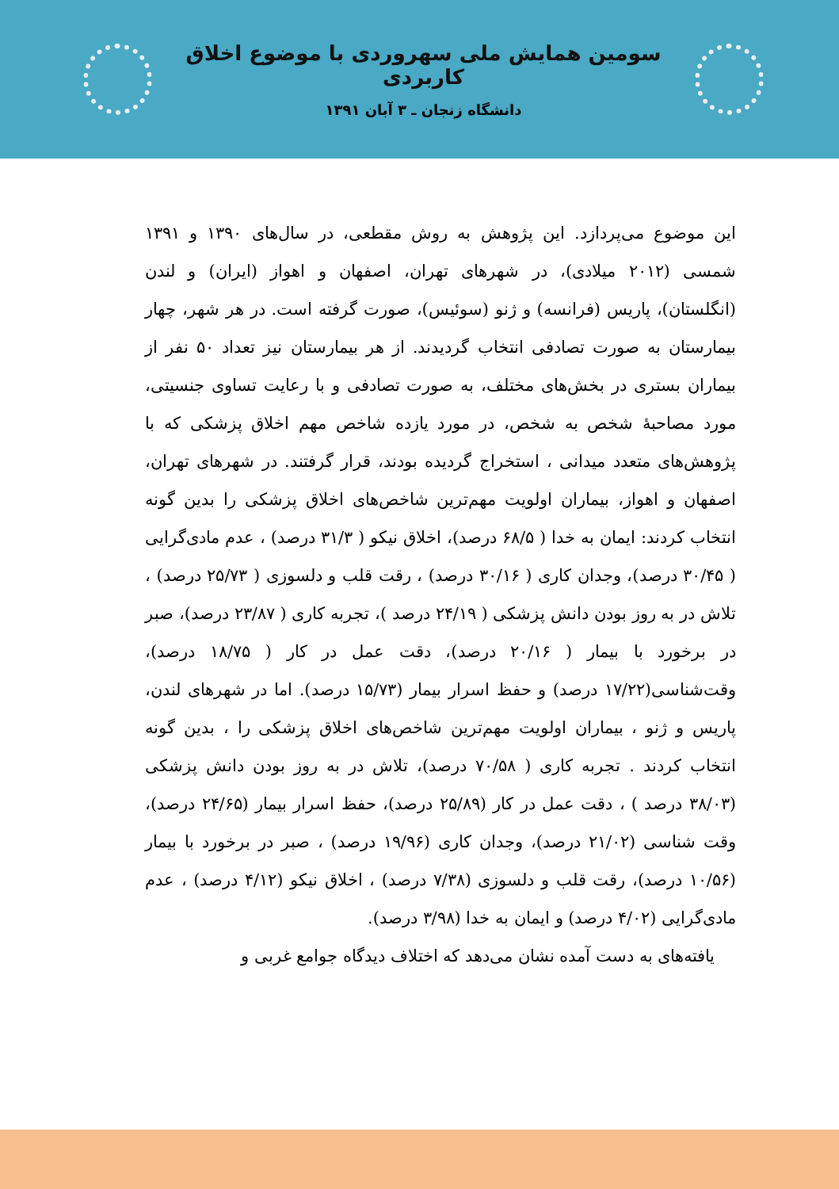سومین همایش ملی سهروردی با موضوع اخلاق کاربردی
دانشگاه زنجان ـ ۳ آبان ۱۳۹۱
این موضوع می‌پردازد. این پژوهش به روش مقطعی، در سال‌های ۱۳۹۰ و ۱۳۹۱ شمسی (۲۰۱۲ میلادی)، در شهرهای تهران، اصفهان و اهواز (ایران) و لندن (انگلستان)، پاریس (فرانسه) و ژنو (سوئیس)، صورت گرفته است. در هر شهر، چهار بیمارستان به صورت تصادفی انتخاب گردیدند. از هر بیمارستان نیز تعداد ۵۰ نفر از بیماران بستری در بخش‌های مختلف، به صورت تصادفی و با رعایت تساوی جنسیتی، مورد مصاحبهٔ شخص به شخص، در مورد یازده شاخص مهم اخلاق پزشکی که با پژوهش‌های متعدد میدانی ، استخراج گردیده بودند، قرار گرفتند. در شهرهای تهران، اصفهان و اهواز، بیماران اولویت مهم‌ترین شاخص‌های اخلاق پزشکی را بدین گونه انتخاب کردند: ایمان به خدا ( ۶۸/۵ درصد)، اخلاق نیکو ( ۳۱/۳ درصد) ، عدم مادی‌گرایی ( ۳۰/۴۵ درصد)، وجدان کاری ( ۳۰/۱۶ درصد) ، رقت قلب و دلسوزی ( ۲۵/۷۳ درصد) ، تلاش در به روز بودن دانش پزشکی ( ۲۴/۱۹ درصد )، تجربه کاری ( ۲۳/۸۷ درصد)، صبر در برخورد با بیمار ( ۲۰/۱۶ درصد)، دقت عمل در کار ( ۱۸/۷۵ درصد)، وقت‌شناسی(۱۷/۲۲ درصد) و حفظ اسرار بیمار (۱۵/۷۳ درصد). اما در شهرهای لندن، پاریس و ژنو ، بیماران اولویت مهم‌ترین شاخص‌های اخلاق پزشکی را ، بدین گونه انتخاب کردند . تجربه کاری ( ۷۰/۵۸ درصد)، تلاش در به روز بودن دانش پزشکی (۳۸/۰۳ درصد ) ، دقت عمل در کار (۲۵/۸۹ درصد)، حفظ اسرار بیمار (۲۴/۶۵ درصد)، وقت شناسی (۲۱/۰۲ درصد)، وجدان کاری (۱۹/۹۶ درصد) ، صبر در برخورد با بیمار (۱۰/۵۶ درصد)، رقت قلب و دلسوزی (۷/۳۸ درصد) ، اخلاق نیکو (۴/۱۲ درصد) ، عدم مادی‌گرایی (۴/۰۲ درصد) و ایمان به خدا (۳/۹۸ درصد).
یافته‌های به دست آمده نشان می‌دهد که اختلاف دیدگاه جوامع غربی و